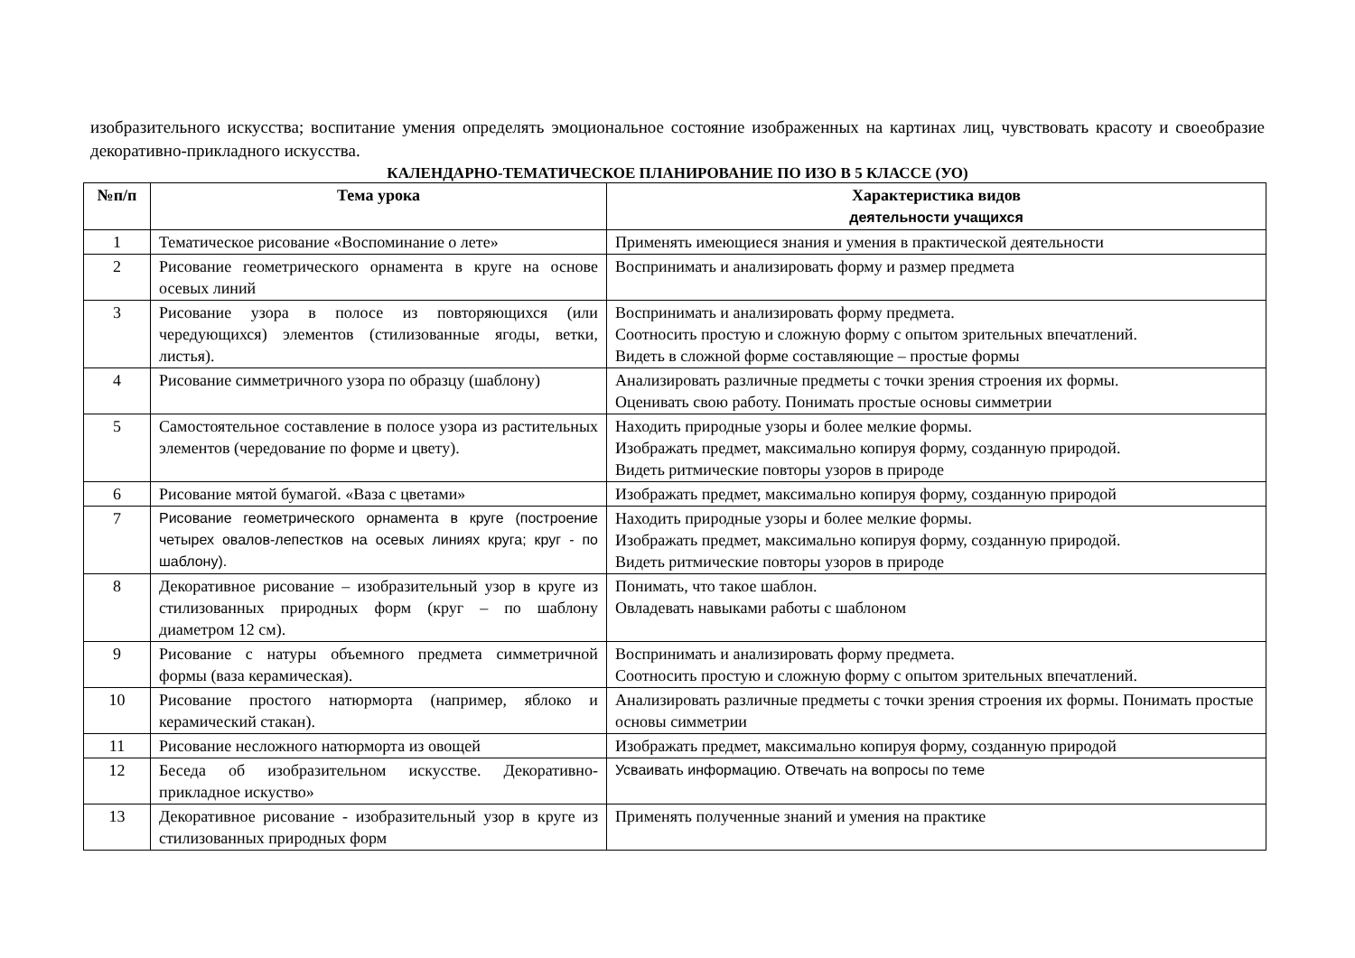изобразительного искусства; воспитание умения определять эмоциональное состояние изображенных на картинах лиц, чувствовать красоту и своеобразие декоративно-прикладного искусства.
КАЛЕНДАРНО-ТЕМАТИЧЕСКОЕ ПЛАНИРОВАНИЕ ПО ИЗО В 5 КЛАССЕ (УО)
| №п/п | Тема урока | Характеристика видов деятельности учащихся |
| --- | --- | --- |
| 1 | Тематическое рисование «Воспоминание о лете» | Применять имеющиеся знания и умения в практической деятельности |
| 2 | Рисование геометрического орнамента в круге на основе осевых линий | Воспринимать и анализировать форму и размер предмета |
| 3 | Рисование узора в полосе из повторяющихся (или чередующихся) элементов (стилизованные ягоды, ветки, листья). | Воспринимать и анализировать форму предмета. Соотносить простую и сложную форму с опытом зрительных впечатлений. Видеть в сложной форме составляющие – простые формы |
| 4 | Рисование симметричного узора по образцу (шаблону) | Анализировать различные предметы с точки зрения строения их формы. Оценивать свою работу. Понимать простые основы симметрии |
| 5 | Самостоятельное составление в полосе узора из растительных элементов (чередование по форме и цвету). | Находить природные узоры и более мелкие формы. Изображать предмет, максимально копируя форму, созданную природой. Видеть ритмические повторы узоров в природе |
| 6 | Рисование мятой бумагой. «Ваза с цветами» | Изображать предмет, максимально копируя форму, созданную природой |
| 7 | Рисование геометрического орнамента в круге (построение четырех овалов-лепестков на осевых линиях круга; круг - по шаблону). | Находить природные узоры и более мелкие формы. Изображать предмет, максимально копируя форму, созданную природой. Видеть ритмические повторы узоров в природе |
| 8 | Декоративное рисование – изобразительный узор в круге из стилизованных природных форм (круг – по шаблону диаметром 12 см). | Понимать, что такое шаблон. Овладевать навыками работы с шаблоном |
| 9 | Рисование с натуры объемного предмета симметричной формы (ваза керамическая). | Воспринимать и анализировать форму предмета. Соотносить простую и сложную форму с опытом зрительных впечатлений. |
| 10 | Рисование простого натюрморта (например, яблоко и керамический стакан). | Анализировать различные предметы с точки зрения строения их формы. Понимать простые основы симметрии |
| 11 | Рисование несложного натюрморта из овощей | Изображать предмет, максимально копируя форму, созданную природой |
| 12 | Беседа об изобразительном искусстве. Декоративно-прикладное искуство» | Усваивать информацию. Отвечать на вопросы по теме |
| 13 | Декоративное рисование - изобразительный узор в круге из стилизованных природных форм | Применять полученные знаний и умения на практике |